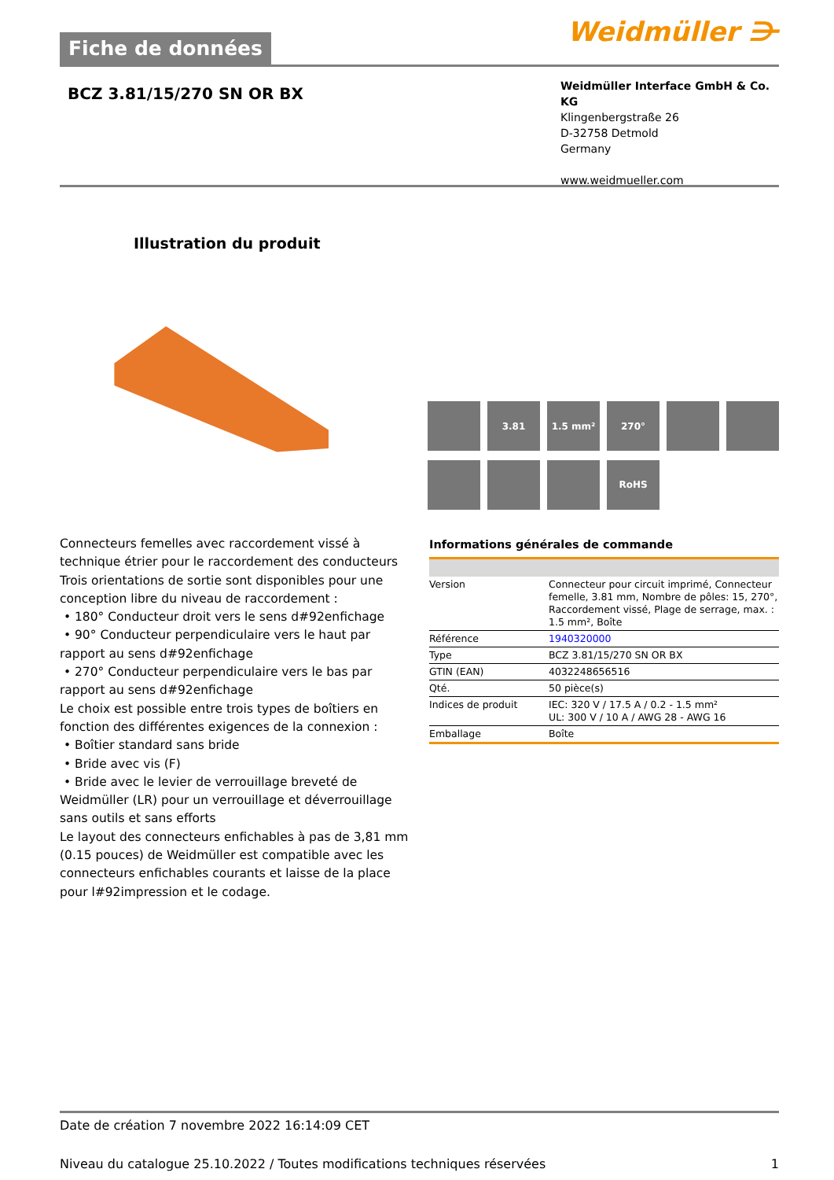Fiche de données
Weidmüller ⋺
BCZ 3.81/15/270 SN OR BX
Weidmüller Interface GmbH & Co. KG
Klingenbergstraße 26
D-32758 Detmold
Germany
www.weidmueller.com
Illustration du produit
3.81
1.5 mm²
270°
RoHS
Connecteurs femelles avec raccordement vissé à technique étrier pour le raccordement des conducteurs
Trois orientations de sortie sont disponibles pour une conception libre du niveau de raccordement :
• 180° Conducteur droit vers le sens d#92enfichage
• 90° Conducteur perpendiculaire vers le haut par rapport au sens d#92enfichage
• 270° Conducteur perpendiculaire vers le bas par rapport au sens d#92enfichage
Le choix est possible entre trois types de boîtiers en fonction des différentes exigences de la connexion :
• Boîtier standard sans bride
• Bride avec vis (F)
• Bride avec le levier de verrouillage breveté de Weidmüller (LR) pour un verrouillage et déverrouillage sans outils et sans efforts
Le layout des connecteurs enfichables à pas de 3,81 mm (0.15 pouces) de Weidmüller est compatible avec les connecteurs enfichables courants et laisse de la place pour l#92impression et le codage.
Informations générales de commande
| Version | Connecteur pour circuit imprimé, Connecteur femelle, 3.81 mm, Nombre de pôles: 15, 270°, Raccordement vissé, Plage de serrage, max. : 1.5 mm², Boîte |
| Référence | 1940320000 |
| Type | BCZ 3.81/15/270 SN OR BX |
| GTIN (EAN) | 4032248656516 |
| Qté. | 50 pièce(s) |
| Indices de produit | IEC: 320 V / 17.5 A / 0.2 - 1.5 mm² UL: 300 V / 10 A / AWG 28 - AWG 16 |
| Emballage | Boîte |
Date de création 7 novembre 2022 16:14:09 CET
Niveau du catalogue 25.10.2022 / Toutes modifications techniques réservées 1